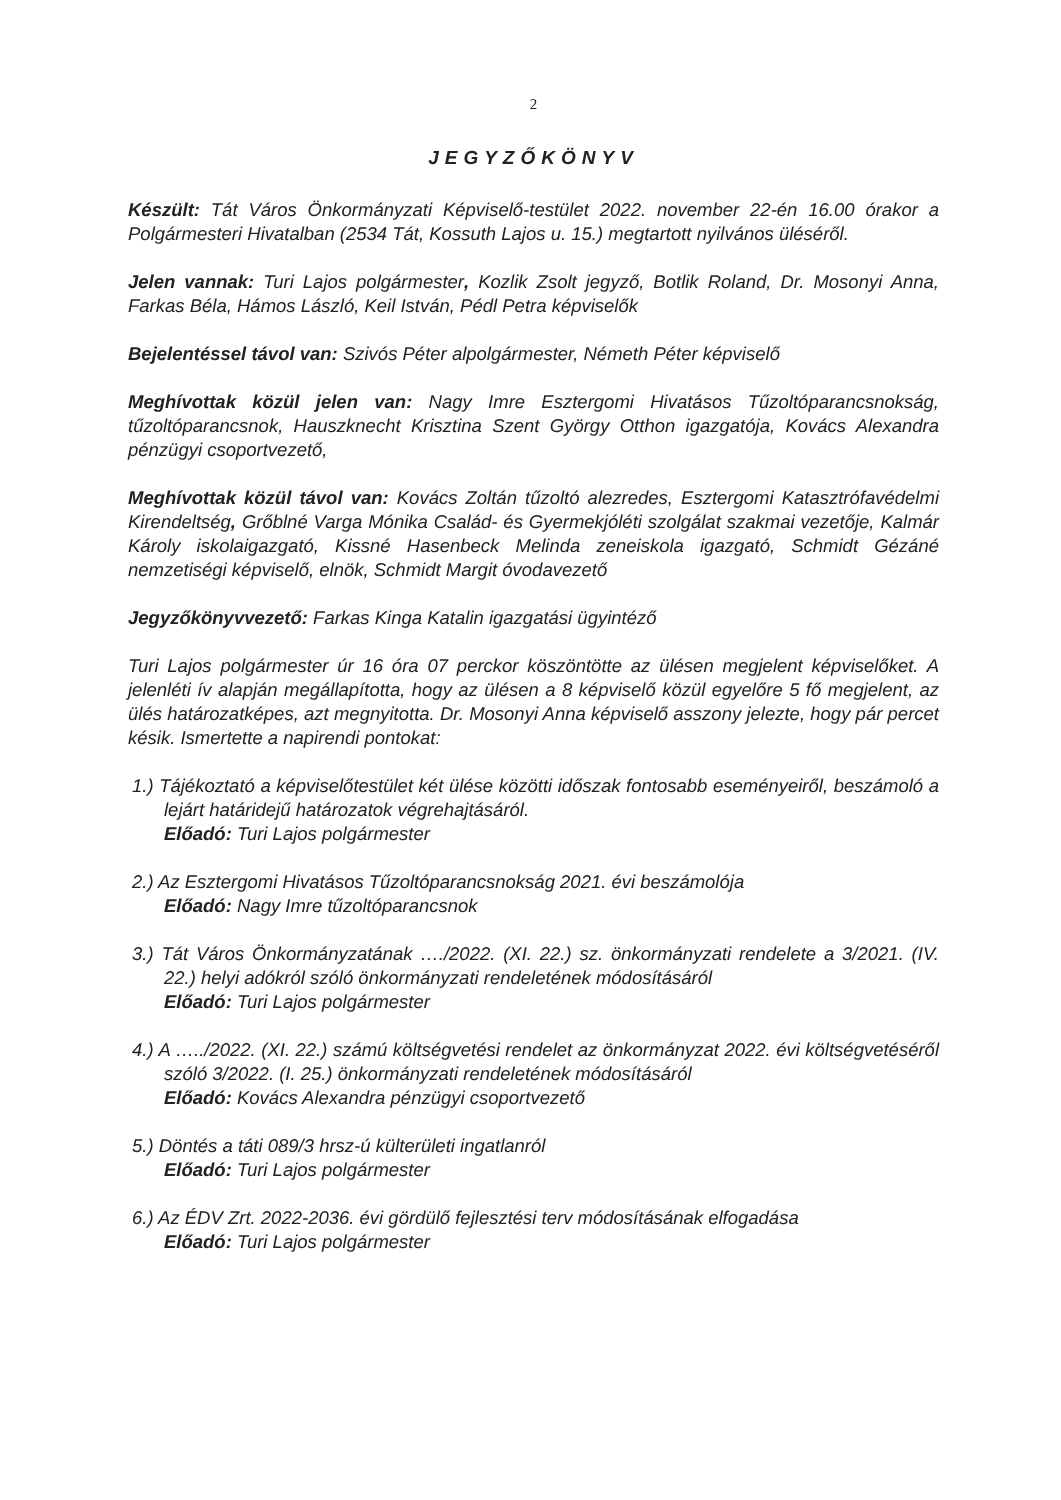2
JEGYZŐKÖNYV
Készült: Tát Város Önkormányzati Képviselő-testület 2022. november 22-én 16.00 órakor a Polgármesteri Hivatalban (2534 Tát, Kossuth Lajos u. 15.) megtartott nyilvános üléséről.
Jelen vannak: Turi Lajos polgármester, Kozlik Zsolt jegyző, Botlik Roland, Dr. Mosonyi Anna, Farkas Béla, Hámos László, Keil István, Pédl Petra képviselők
Bejelentéssel távol van: Szivós Péter alpolgármester, Németh Péter képviselő
Meghívottak közül jelen van: Nagy Imre Esztergomi Hivatásos Tűzoltóparancsnokság, tűzoltóparancsnok, Hauszknecht Krisztina Szent György Otthon igazgatója, Kovács Alexandra pénzügyi csoportvezető,
Meghívottak közül távol van: Kovács Zoltán tűzoltó alezredes, Esztergomi Katasztrófavédelmi Kirendeltség, Grőblné Varga Mónika Család- és Gyermekjóléti szolgálat szakmai vezetője, Kalmár Károly iskolaigazgató, Kissné Hasenbeck Melinda zeneiskola igazgató, Schmidt Gézáné nemzetiségi képviselő, elnök, Schmidt Margit óvodavezető
Jegyzőkönyvvezető: Farkas Kinga Katalin igazgatási ügyintéző
Turi Lajos polgármester úr 16 óra 07 perckor köszöntötte az ülésen megjelent képviselőket. A jelenléti ív alapján megállapította, hogy az ülésen a 8 képviselő közül egyelőre 5 fő megjelent, az ülés határozatképes, azt megnyitotta. Dr. Mosonyi Anna képviselő asszony jelezte, hogy pár percet késik. Ismertette a napirendi pontokat:
1.) Tájékoztató a képviselőtestület két ülése közötti időszak fontosabb eseményeiről, beszámoló a lejárt határidejű határozatok végrehajtásáról.
Előadó: Turi Lajos polgármester
2.) Az Esztergomi Hivatásos Tűzoltóparancsnokság 2021. évi beszámolója
Előadó: Nagy Imre tűzoltóparancsnok
3.) Tát Város Önkormányzatának …./2022. (XI. 22.) sz. önkormányzati rendelete a 3/2021. (IV. 22.) helyi adókról szóló önkormányzati rendeletének módosításáról
Előadó: Turi Lajos polgármester
4.) A …../2022. (XI. 22.) számú költségvetési rendelet az önkormányzat 2022. évi költségvetéséről szóló 3/2022. (I. 25.) önkormányzati rendeletének módosításáról
Előadó: Kovács Alexandra pénzügyi csoportvezető
5.) Döntés a táti 089/3 hrsz-ú külterületi ingatlanról
Előadó: Turi Lajos polgármester
6.) Az ÉDV Zrt. 2022-2036. évi gördülő fejlesztési terv módosításának elfogadása
Előadó: Turi Lajos polgármester